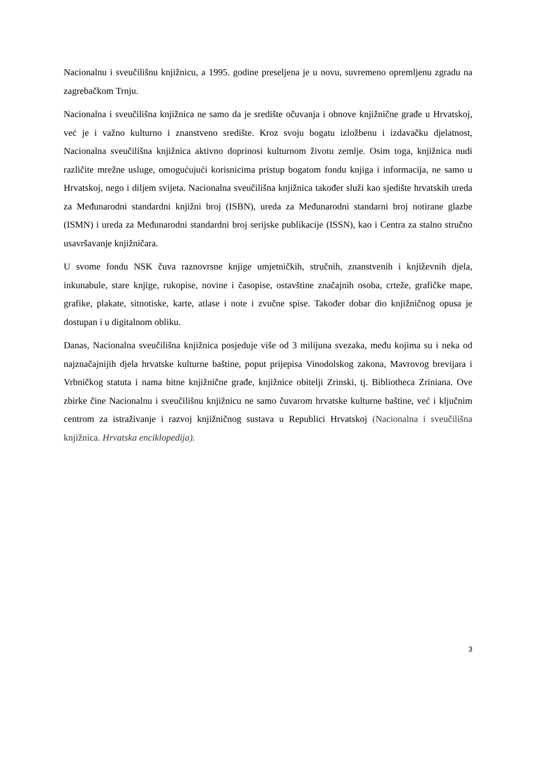Nacionalnu i sveučilišnu knjižnicu, a 1995. godine preseljena je u novu, suvremeno opremljenu zgradu na zagrebačkom Trnju.
Nacionalna i sveučilišna knjižnica ne samo da je središte očuvanja i obnove knjižnične građe u Hrvatskoj, već je i važno kulturno i znanstveno središte. Kroz svoju bogatu izložbenu i izdavačku djelatnost, Nacionalna sveučilišna knjižnica aktivno doprinosi kulturnom životu zemlje. Osim toga, knjižnica nudi različite mrežne usluge, omogućujući korisnicima pristup bogatom fondu knjiga i informacija, ne samo u Hrvatskoj, nego i diljem svijeta. Nacionalna sveučilišna knjižnica također služi kao sjedište hrvatskih ureda za Međunarodni standardni knjižni broj (ISBN), ureda za Međunarodni standarni broj notirane glazbe (ISMN) i ureda za Međunarodni standardni broj serijske publikacije (ISSN), kao i Centra za stalno stručno usavršavanje knjižničara.
U svome fondu NSK čuva raznovrsne knjige umjetničkih, stručnih, znanstvenih i književnih djela, inkunabule, stare knjige, rukopise, novine i časopise, ostavštine značajnih osoba, crteže, grafičke mape, grafike, plakate, sitnotiske, karte, atlase i note i zvučne spise. Također dobar dio knjižničnog opusa je dostupan i u digitalnom obliku.
Danas, Nacionalna sveučilišna knjižnica posjeduje više od 3 milijuna svezaka, među kojima su i neka od najznačajnijih djela hrvatske kulturne baštine, poput prijepisa Vinodolskog zakona, Mavrovog brevijara i Vrbničkog statuta i nama bitne knjižnične građe, knjižnice obitelji Zrinski, tj. Bibliotheca Zriniana. Ove zbirke čine Nacionalnu i sveučilišnu knjižnicu ne samo čuvarom hrvatske kulturne baštine, već i ključnim centrom za istraživanje i razvoj knjižničnog sustava u Republici Hrvatskoj (Nacionalna i sveučilišna knjižnica. Hrvatska enciklopedija).
3